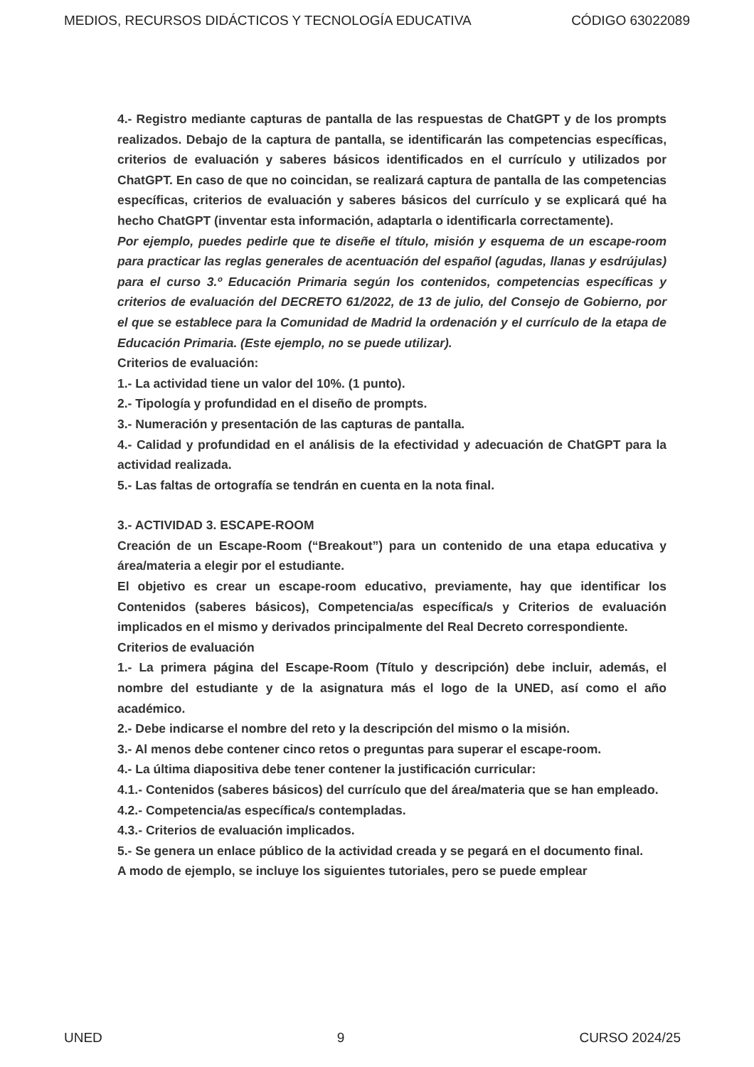MEDIOS, RECURSOS DIDÁCTICOS Y TECNOLOGÍA EDUCATIVA CÓDIGO 63022089
4.- Registro mediante capturas de pantalla de las respuestas de ChatGPT y de los prompts realizados. Debajo de la captura de pantalla, se identificarán las competencias específicas, criterios de evaluación y saberes básicos identificados en el currículo y utilizados por ChatGPT. En caso de que no coincidan, se realizará captura de pantalla de las competencias específicas, criterios de evaluación y saberes básicos del currículo y se explicará qué ha hecho ChatGPT (inventar esta información, adaptarla o identificarla correctamente).
Por ejemplo, puedes pedirle que te diseñe el título, misión y esquema de un escape-room para practicar las reglas generales de acentuación del español (agudas, llanas y esdrújulas) para el curso 3.º Educación Primaria según los contenidos, competencias específicas y criterios de evaluación del DECRETO 61/2022, de 13 de julio, del Consejo de Gobierno, por el que se establece para la Comunidad de Madrid la ordenación y el currículo de la etapa de Educación Primaria. (Este ejemplo, no se puede utilizar).
Criterios de evaluación:
1.- La actividad tiene un valor del 10%. (1 punto).
2.- Tipología y profundidad en el diseño de prompts.
3.- Numeración y presentación de las capturas de pantalla.
4.- Calidad y profundidad en el análisis de la efectividad y adecuación de ChatGPT para la actividad realizada.
5.- Las faltas de ortografía se tendrán en cuenta en la nota final.
3.- ACTIVIDAD 3. ESCAPE-ROOM
Creación de un Escape-Room (“Breakout”) para un contenido de una etapa educativa y área/materia a elegir por el estudiante.
El objetivo es crear un escape-room educativo, previamente, hay que identificar los Contenidos (saberes básicos), Competencia/as específica/s y Criterios de evaluación implicados en el mismo y derivados principalmente del Real Decreto correspondiente.
Criterios de evaluación
1.- La primera página del Escape-Room (Título y descripción) debe incluir, además, el nombre del estudiante y de la asignatura más el logo de la UNED, así como el año académico.
2.- Debe indicarse el nombre del reto y la descripción del mismo o la misión.
3.- Al menos debe contener cinco retos o preguntas para superar el escape-room.
4.- La última diapositiva debe tener contener la justificación curricular:
4.1.- Contenidos (saberes básicos) del currículo que del área/materia que se han empleado.
4.2.- Competencia/as específica/s contempladas.
4.3.- Criterios de evaluación implicados.
5.- Se genera un enlace público de la actividad creada y se pegará en el documento final.
A modo de ejemplo, se incluye los siguientes tutoriales, pero se puede emplear
UNED 9 CURSO 2024/25